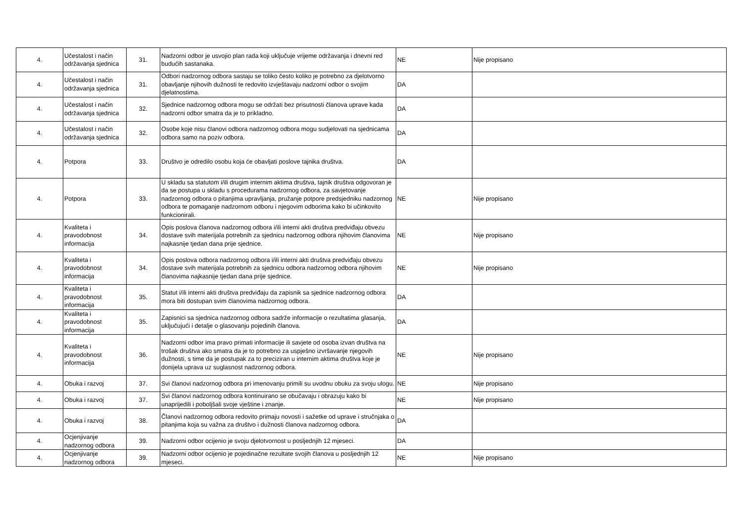| 4. | Učestalost i način održavanja sjednica | 31. | Nadzorni odbor je usvojio plan rada koji uključuje vrijeme održavanja i dnevni red budućih sastanaka. | NE | Nije propisano |
| 4. | Učestalost i način održavanja sjednica | 31. | Odbori nadzornog odbora sastaju se toliko često koliko je potrebno za djelotvorno obavljanje njihovih dužnosti te redovito izvještavaju nadzorni odbor o svojim djelatnostima. | DA | |
| 4. | Učestalost i način održavanja sjednica | 32. | Sjednice nadzornog odbora mogu se održati bez prisutnosti članova uprave kada nadzorni odbor smatra da je to prikladno. | DA | |
| 4. | Učestalost i način održavanja sjednica | 32. | Osobe koje nisu članovi odbora nadzornog odbora mogu sudjelovati na sjednicama odbora samo na poziv odbora. | DA | |
| 4. | Potpora | 33. | Društvo je odredilo osobu koja će obavljati poslove tajnika društva. | DA | |
| 4. | Potpora | 33. | U skladu sa statutom i/ili drugim internim aktima društva, tajnik društva odgovoran je da se postupa u skladu s procedurama nadzornog odbora, za savjetovanje nadzornog odbora o pitanjima upravljanja, pružanje potpore predsjedniku nadzornog odbora te pomaganje nadzornom odboru i njegovim odborima kako bi učinkovito funkcionirali. | NE | Nije propisano |
| 4. | Kvaliteta i pravodobnost informacija | 34. | Opis poslova članova nadzornog odbora i/ili interni akti društva predviđaju obvezu dostave svih materijala potrebnih za sjednicu nadzornog odbora njihovim članovima najkasnije tjedan dana prije sjednice. | NE | Nije propisano |
| 4. | Kvaliteta i pravodobnost informacija | 34. | Opis poslova odbora nadzornog odbora i/ili interni akti društva predviđaju obvezu dostave svih materijala potrebnih za sjednicu odbora nadzornog odbora njihovim članovima najkasnije tjedan dana prije sjednice. | NE | Nije propisano |
| 4. | Kvaliteta i pravodobnost informacija | 35. | Statut i/ili interni akti društva predviđaju da zapisnik sa sjednice nadzornog odbora mora biti dostupan svim članovima nadzornog odbora. | DA | |
| 4. | Kvaliteta i pravodobnost informacija | 35. | Zapisnici sa sjednica nadzornog odbora sadrže informacije o rezultatima glasanja, uključujući i detalje o glasovanju pojedinih članova. | DA | |
| 4. | Kvaliteta i pravodobnost informacija | 36. | Nadzorni odbor ima pravo primati informacije ili savjete od osoba izvan društva na trošak društva ako smatra da je to potrebno za uspješno izvršavanje njegovih dužnosti, s time da je postupak za to preciziran u internim aktima društva koje je donijela uprava uz suglasnost nadzornog odbora. | NE | Nije propisano |
| 4. | Obuka i razvoj | 37. | Svi članovi nadzornog odbora pri imenovanju primili su uvodnu obuku za svoju ulogu. | NE | Nije propisano |
| 4. | Obuka i razvoj | 37. | Svi članovi nadzornog odbora kontinuirano se obučavaju i obrazuju kako bi unaprijedili i poboljšali svoje vještine i znanje. | NE | Nije propisano |
| 4. | Obuka i razvoj | 38. | Članovi nadzornog odbora redovito primaju novosti i sažetke od uprave i stručnjaka o pitanjima koja su važna za društvo i dužnosti članova nadzornog odbora. | DA | |
| 4. | Ocjenjivanje nadzornog odbora | 39. | Nadzorni odbor ocijenio je svoju djelotvornost u posljednjih 12 mjeseci. | DA | |
| 4. | Ocjenjivanje nadzornog odbora | 39. | Nadzorni odbor ocijenio je pojedinačne rezultate svojih članova u posljednjih 12 mjeseci. | NE | Nije propisano |